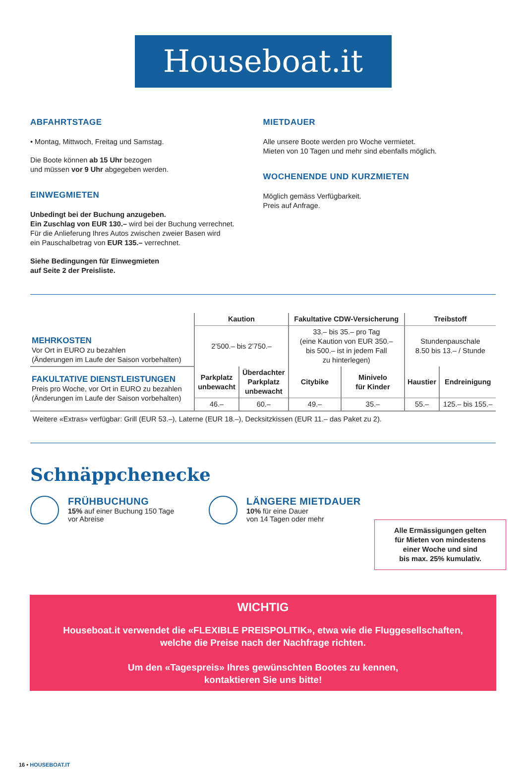Houseboat.it
ABFAHRTSTAGE
• Montag, Mittwoch, Freitag und Samstag.
Die Boote können ab 15 Uhr bezogen
und müssen vor 9 Uhr abgegeben werden.
EINWEGMIETEN
Unbedingt bei der Buchung anzugeben.
Ein Zuschlag von EUR 130.– wird bei der Buchung verrechnet.
Für die Anlieferung Ihres Autos zwischen zweier Basen wird
ein Pauschalbetrag von EUR 135.– verrechnet.
Siehe Bedingungen für Einwegmieten
auf Seite 2 der Preisliste.
MIETDAUER
Alle unsere Boote werden pro Woche vermietet.
Mieten von 10 Tagen und mehr sind ebenfalls möglich.
WOCHENENDE UND KURZMIETEN
Möglich gemäss Verfügbarkeit.
Preis auf Anfrage.
| MEHRKOSTEN Vor Ort in EURO zu bezahlen (Änderungen im Laufe der Saison vorbehalten) | Kaution | | Fakultative CDW-Versicherung | | Treibstoff | |
| | 2’500.– bis 2’750.– | | 33.– bis 35.– pro Tag (eine Kaution von EUR 350.– bis 500.– ist in jedem Fall zu hinterlegen) | | Stundenpauschale 8.50 bis 13.– / Stunde | |
| FAKULTATIVE DIENSTLEISTUNGEN Preis pro Woche, vor Ort in EURO zu bezahlen (Änderungen im Laufe der Saison vorbehalten) | Parkplatz unbewacht | Überdachter Parkplatz unbewacht | Citybike | Minivelo für Kinder | Haustier | Endreinigung |
| | 46.– | 60.– | 49.– | 35.– | 55.– | 125.– bis 155.– |
Weitere «Extras» verfügbar: Grill (EUR 53.–), Laterne (EUR 18.–), Decksitzkissen (EUR 11.– das Paket zu 2).
Schnäppchenecke
FRÜHBUCHUNG
15% auf einer Buchung 150 Tage
vor Abreise
LÄNGERE MIETDAUER
10% für eine Dauer
von 14 Tagen oder mehr
Alle Ermässigungen gelten
für Mieten von mindestens
einer Woche und sind
bis max. 25% kumulativ.
WICHTIG
Houseboat.it verwendet die «FLEXIBLE PREISPOLITIK», etwa wie die Fluggesellschaften,
welche die Preise nach der Nachfrage richten.
Um den «Tagespreis» Ihres gewünschten Bootes zu kennen,
kontaktieren Sie uns bitte!
16 • HOUSEBOAT.IT